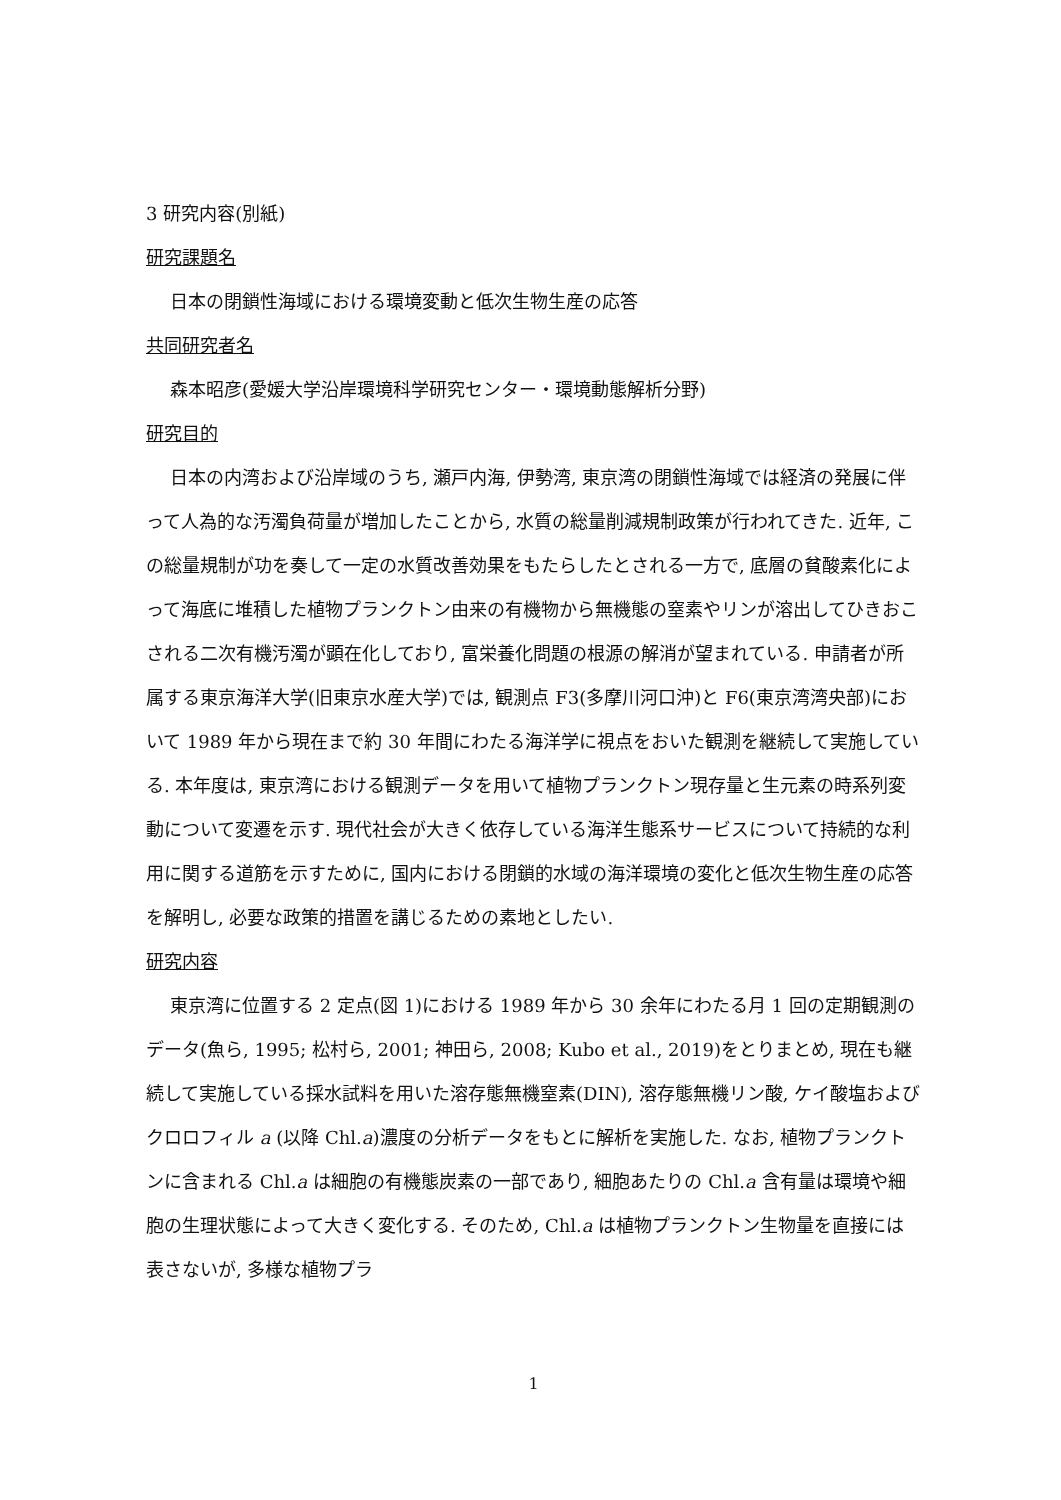3 研究内容(別紙)
研究課題名
日本の閉鎖性海域における環境変動と低次生物生産の応答
共同研究者名
森本昭彦(愛媛大学沿岸環境科学研究センター・環境動態解析分野)
研究目的
日本の内湾および沿岸域のうち, 瀬戸内海, 伊勢湾, 東京湾の閉鎖性海域では経済の発展に伴って人為的な汚濁負荷量が増加したことから, 水質の総量削減規制政策が行われてきた. 近年, この総量規制が功を奏して一定の水質改善効果をもたらしたとされる一方で, 底層の貧酸素化によって海底に堆積した植物プランクトン由来の有機物から無機態の窒素やリンが溶出してひきおこされる二次有機汚濁が顕在化しており, 富栄養化問題の根源の解消が望まれている. 申請者が所属する東京海洋大学(旧東京水産大学)では, 観測点 F3(多摩川河口沖)と F6(東京湾湾央部)において 1989 年から現在まで約 30 年間にわたる海洋学に視点をおいた観測を継続して実施している. 本年度は, 東京湾における観測データを用いて植物プランクトン現存量と生元素の時系列変動について変遷を示す. 現代社会が大きく依存している海洋生態系サービスについて持続的な利用に関する道筋を示すために, 国内における閉鎖的水域の海洋環境の変化と低次生物生産の応答を解明し, 必要な政策的措置を講じるための素地としたい.
研究内容
東京湾に位置する 2 定点(図 1)における 1989 年から 30 余年にわたる月 1 回の定期観測のデータ(魚ら, 1995; 松村ら, 2001; 神田ら, 2008; Kubo et al., 2019)をとりまとめ, 現在も継続して実施している採水試料を用いた溶存態無機窒素(DIN), 溶存態無機リン酸, ケイ酸塩およびクロロフィル a (以降 Chl.a)濃度の分析データをもとに解析を実施した. なお, 植物プランクトンに含まれる Chl.a は細胞の有機態炭素の一部であり, 細胞あたりの Chl.a 含有量は環境や細胞の生理状態によって大きく変化する. そのため, Chl.a は植物プランクトン生物量を直接には表さないが, 多様な植物プラ
1